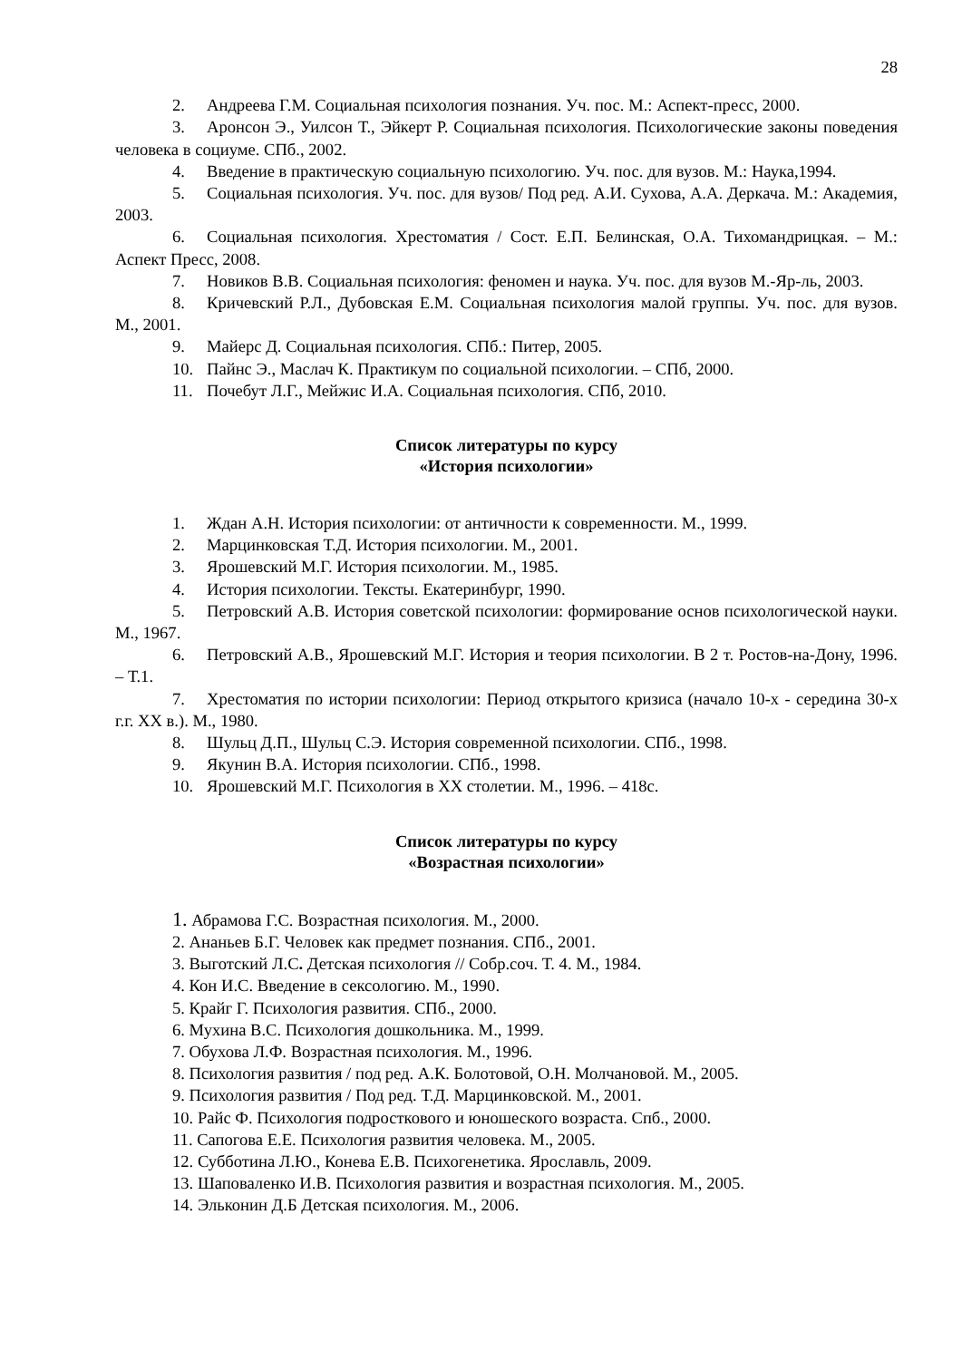28
2. Андреева Г.М. Социальная психология познания. Уч. пос. М.: Аспект-пресс, 2000.
3. Аронсон Э., Уилсон Т., Эйкерт Р. Социальная психология. Психологические законы поведения человека в социуме. СПб., 2002.
4. Введение в практическую социальную психологию. Уч. пос. для вузов. М.: Наука,1994.
5. Социальная психология. Уч. пос. для вузов/ Под ред. А.И. Сухова, А.А. Деркача. М.: Академия, 2003.
6. Социальная психология. Хрестоматия / Сост. Е.П. Белинская, О.А. Тихомандрицкая. – М.: Аспект Пресс, 2008.
7. Новиков В.В. Социальная психология: феномен и наука. Уч. пос. для вузов М.-Яр-ль, 2003.
8. Кричевский Р.Л., Дубовская Е.М. Социальная психология малой группы. Уч. пос. для вузов. М., 2001.
9. Майерс Д. Социальная психология. СПб.: Питер, 2005.
10. Пайнс Э., Маслач К. Практикум по социальной психологии. – СПб, 2000.
11. Почебут Л.Г., Мейжис И.А. Социальная психология. СПб, 2010.
Список литературы по курсу
«История психологии»
1. Ждан А.Н. История психологии: от античности к современности. М., 1999.
2. Марцинковская Т.Д. История психологии. М., 2001.
3. Ярошевский М.Г. История психологии. М., 1985.
4. История психологии. Тексты. Екатеринбург, 1990.
5. Петровский А.В. История советской психологии: формирование основ психологической науки. М., 1967.
6. Петровский А.В., Ярошевский М.Г. История и теория психологии. В 2 т. Ростов-на-Дону, 1996. – Т.1.
7. Хрестоматия по истории психологии: Период открытого кризиса (начало 10-х - середина 30-х г.г. XX в.). М., 1980.
8. Шульц Д.П., Шульц С.Э. История современной психологии. СПб., 1998.
9. Якунин В.А. История психологии. СПб., 1998.
10. Ярошевский М.Г. Психология в XX столетии. М., 1996. – 418с.
Список литературы по курсу
«Возрастная психологии»
1. Абрамова Г.С. Возрастная психология. М., 2000.
2. Ананьев Б.Г. Человек как предмет познания. СПб., 2001.
3. Выготский Л.С. Детская психология // Собр.соч. Т. 4. М., 1984.
4. Кон И.С. Введение в сексологию. М., 1990.
5. Крайг Г. Психология развития. СПб., 2000.
6. Мухина В.С. Психология дошкольника. М., 1999.
7. Обухова Л.Ф. Возрастная психология. М., 1996.
8. Психология развития / под ред. А.К. Болотовой, О.Н. Молчановой. М., 2005.
9. Психология развития / Под ред. Т.Д. Марцинковской. М., 2001.
10. Райс Ф. Психология подросткового и юношеского возраста. Спб., 2000.
11. Сапогова Е.Е. Психология развития человека. М., 2005.
12. Субботина Л.Ю., Конева Е.В. Психогенетика. Ярославль, 2009.
13. Шаповаленко И.В. Психология развития и возрастная психология. М., 2005.
14. Эльконин Д.Б Детская психология. М., 2006.